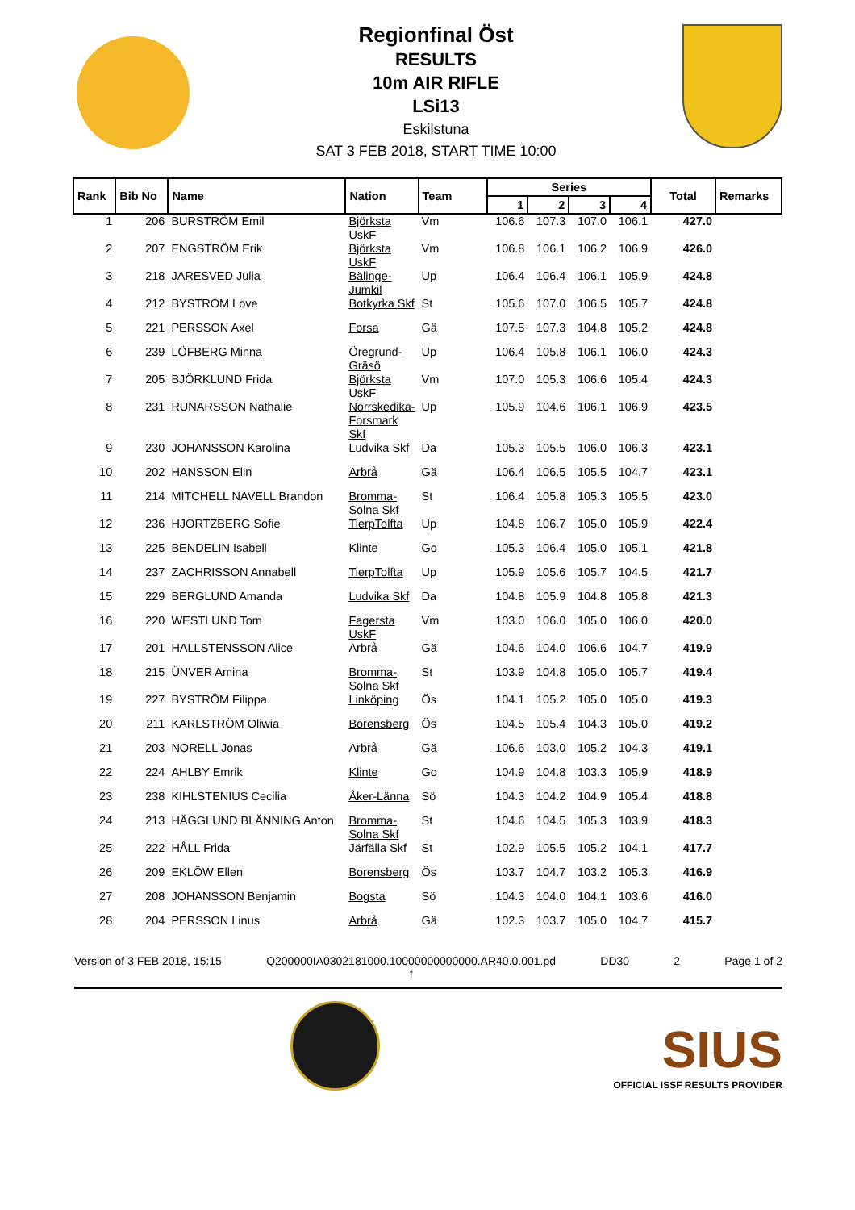Regionfinal Öst
RESULTS
10m AIR RIFLE
LSi13
Eskilstuna
SAT 3 FEB 2018, START TIME 10:00
| Rank | Bib No | Name | Nation | Team | Series | | | | Total | Remarks |
| --- | --- | --- | --- | --- | --- | --- | --- | --- | --- | --- |
| | | | | | 1 | 2 | 3 | 4 | | |
| 1 | 206 | BURSTRÖM Emil | Björksta UskF | Vm | 106.6 | 107.3 | 107.0 | 106.1 | 427.0 | |
| 2 | 207 | ENGSTRÖM Erik | Björksta UskF | Vm | 106.8 | 106.1 | 106.2 | 106.9 | 426.0 | |
| 3 | 218 | JARESVED Julia | Bälinge-Jumkil | Up | 106.4 | 106.4 | 106.1 | 105.9 | 424.8 | |
| 4 | 212 | BYSTRÖM Love | Botkyrka Skf | St | 105.6 | 107.0 | 106.5 | 105.7 | 424.8 | |
| 5 | 221 | PERSSON Axel | Forsa | Gä | 107.5 | 107.3 | 104.8 | 105.2 | 424.8 | |
| 6 | 239 | LÖFBERG Minna | Öregrund-Gräsö | Up | 106.4 | 105.8 | 106.1 | 106.0 | 424.3 | |
| 7 | 205 | BJÖRKLUND Frida | Björksta UskF | Vm | 107.0 | 105.3 | 106.6 | 105.4 | 424.3 | |
| 8 | 231 | RUNARSSON Nathalie | Norrskedika-Forsmark Skf | Up | 105.9 | 104.6 | 106.1 | 106.9 | 423.5 | |
| 9 | 230 | JOHANSSON Karolina | Ludvika Skf | Da | 105.3 | 105.5 | 106.0 | 106.3 | 423.1 | |
| 10 | 202 | HANSSON Elin | Arbrå | Gä | 106.4 | 106.5 | 105.5 | 104.7 | 423.1 | |
| 11 | 214 | MITCHELL NAVELL Brandon | Bromma-Solna Skf | St | 106.4 | 105.8 | 105.3 | 105.5 | 423.0 | |
| 12 | 236 | HJORTZBERG Sofie | TierpTolfta | Up | 104.8 | 106.7 | 105.0 | 105.9 | 422.4 | |
| 13 | 225 | BENDELIN Isabell | Klinte | Go | 105.3 | 106.4 | 105.0 | 105.1 | 421.8 | |
| 14 | 237 | ZACHRISSON Annabell | TierpTolfta | Up | 105.9 | 105.6 | 105.7 | 104.5 | 421.7 | |
| 15 | 229 | BERGLUND Amanda | Ludvika Skf | Da | 104.8 | 105.9 | 104.8 | 105.8 | 421.3 | |
| 16 | 220 | WESTLUND Tom | Fagersta UskF | Vm | 103.0 | 106.0 | 105.0 | 106.0 | 420.0 | |
| 17 | 201 | HALLSTENSSON Alice | Arbrå | Gä | 104.6 | 104.0 | 106.6 | 104.7 | 419.9 | |
| 18 | 215 | ÜNVER Amina | Bromma-Solna Skf | St | 103.9 | 104.8 | 105.0 | 105.7 | 419.4 | |
| 19 | 227 | BYSTRÖM Filippa | Linköping | Ös | 104.1 | 105.2 | 105.0 | 105.0 | 419.3 | |
| 20 | 211 | KARLSTRÖM Oliwia | Borensberg | Ös | 104.5 | 105.4 | 104.3 | 105.0 | 419.2 | |
| 21 | 203 | NORELL Jonas | Arbrå | Gä | 106.6 | 103.0 | 105.2 | 104.3 | 419.1 | |
| 22 | 224 | AHLBY Emrik | Klinte | Go | 104.9 | 104.8 | 103.3 | 105.9 | 418.9 | |
| 23 | 238 | KIHLSTENIUS Cecilia | Åker-Länna | Sö | 104.3 | 104.2 | 104.9 | 105.4 | 418.8 | |
| 24 | 213 | HÄGGLUND BLÄNNING Anton | Bromma-Solna Skf | St | 104.6 | 104.5 | 105.3 | 103.9 | 418.3 | |
| 25 | 222 | HÅLL Frida | Järfälla Skf | St | 102.9 | 105.5 | 105.2 | 104.1 | 417.7 | |
| 26 | 209 | EKLÖW Ellen | Borensberg | Ös | 103.7 | 104.7 | 103.2 | 105.3 | 416.9 | |
| 27 | 208 | JOHANSSON Benjamin | Bogsta | Sö | 104.3 | 104.0 | 104.1 | 103.6 | 416.0 | |
| 28 | 204 | PERSSON Linus | Arbrå | Gä | 102.3 | 103.7 | 105.0 | 104.7 | 415.7 | |
Version of 3 FEB 2018, 15:15 Q200000IA0302181000.10000000000000.AR40.0.001.pd
f DD30 2 Page 1 of 2
SIUS
OFFICIAL ISSF RESULTS PROVIDER